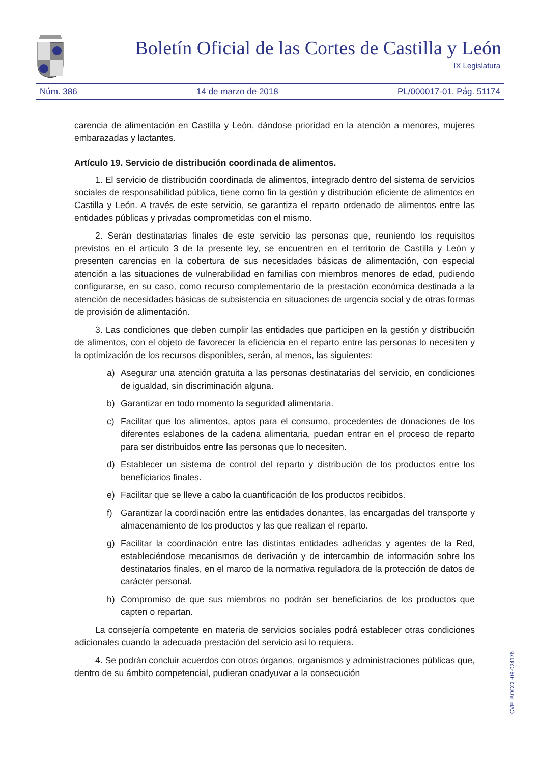Boletín Oficial de las Cortes de Castilla y León
IX Legislatura
Núm. 386 14 de marzo de 2018 PL/000017-01. Pág. 51174
carencia de alimentación en Castilla y León, dándose prioridad en la atención a menores, mujeres embarazadas y lactantes.
Artículo 19. Servicio de distribución coordinada de alimentos.
1. El servicio de distribución coordinada de alimentos, integrado dentro del sistema de servicios sociales de responsabilidad pública, tiene como fin la gestión y distribución eficiente de alimentos en Castilla y León. A través de este servicio, se garantiza el reparto ordenado de alimentos entre las entidades públicas y privadas comprometidas con el mismo.
2. Serán destinatarias finales de este servicio las personas que, reuniendo los requisitos previstos en el artículo 3 de la presente ley, se encuentren en el territorio de Castilla y León y presenten carencias en la cobertura de sus necesidades básicas de alimentación, con especial atención a las situaciones de vulnerabilidad en familias con miembros menores de edad, pudiendo configurarse, en su caso, como recurso complementario de la prestación económica destinada a la atención de necesidades básicas de subsistencia en situaciones de urgencia social y de otras formas de provisión de alimentación.
3. Las condiciones que deben cumplir las entidades que participen en la gestión y distribución de alimentos, con el objeto de favorecer la eficiencia en el reparto entre las personas lo necesiten y la optimización de los recursos disponibles, serán, al menos, las siguientes:
a) Asegurar una atención gratuita a las personas destinatarias del servicio, en condiciones de igualdad, sin discriminación alguna.
b) Garantizar en todo momento la seguridad alimentaria.
c) Facilitar que los alimentos, aptos para el consumo, procedentes de donaciones de los diferentes eslabones de la cadena alimentaria, puedan entrar en el proceso de reparto para ser distribuidos entre las personas que lo necesiten.
d) Establecer un sistema de control del reparto y distribución de los productos entre los beneficiarios finales.
e) Facilitar que se lleve a cabo la cuantificación de los productos recibidos.
f) Garantizar la coordinación entre las entidades donantes, las encargadas del transporte y almacenamiento de los productos y las que realizan el reparto.
g) Facilitar la coordinación entre las distintas entidades adheridas y agentes de la Red, estableciéndose mecanismos de derivación y de intercambio de información sobre los destinatarios finales, en el marco de la normativa reguladora de la protección de datos de carácter personal.
h) Compromiso de que sus miembros no podrán ser beneficiarios de los productos que capten o repartan.
La consejería competente en materia de servicios sociales podrá establecer otras condiciones adicionales cuando la adecuada prestación del servicio así lo requiera.
4. Se podrán concluir acuerdos con otros órganos, organismos y administraciones públicas que, dentro de su ámbito competencial, pudieran coadyuvar a la consecución
CVE: BOCCL-09-024176